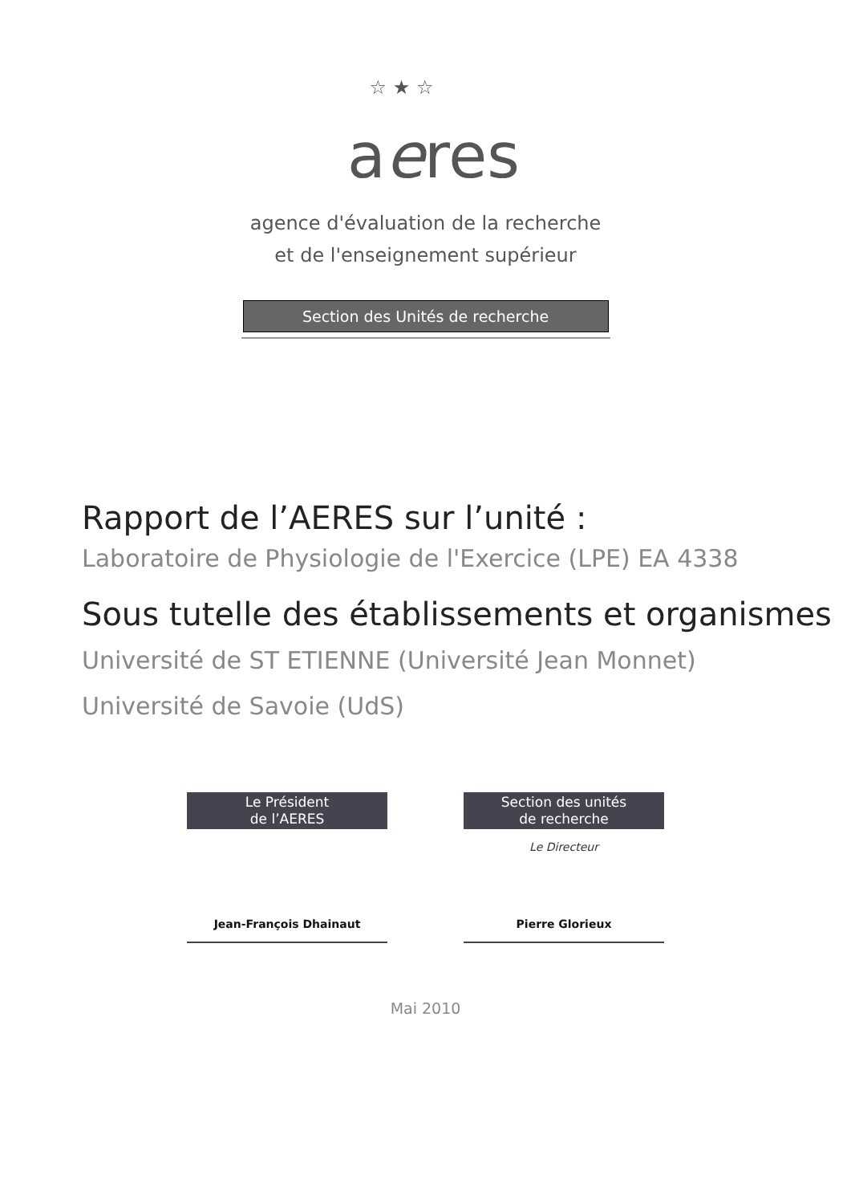☆ ★ ☆
aeres
agence d'évaluation de la recherche
et de l'enseignement supérieur
Section des Unités de recherche
Rapport de l’AERES sur l’unité :
Laboratoire de Physiologie de l'Exercice (LPE) EA 4338
Sous tutelle des établissements et organismes
Université de ST ETIENNE (Université Jean Monnet)
Université de Savoie (UdS)
Le Président
de l’AERES
Jean-François Dhainaut
Section des unités
de recherche
Le Directeur
Pierre Glorieux
Mai 2010